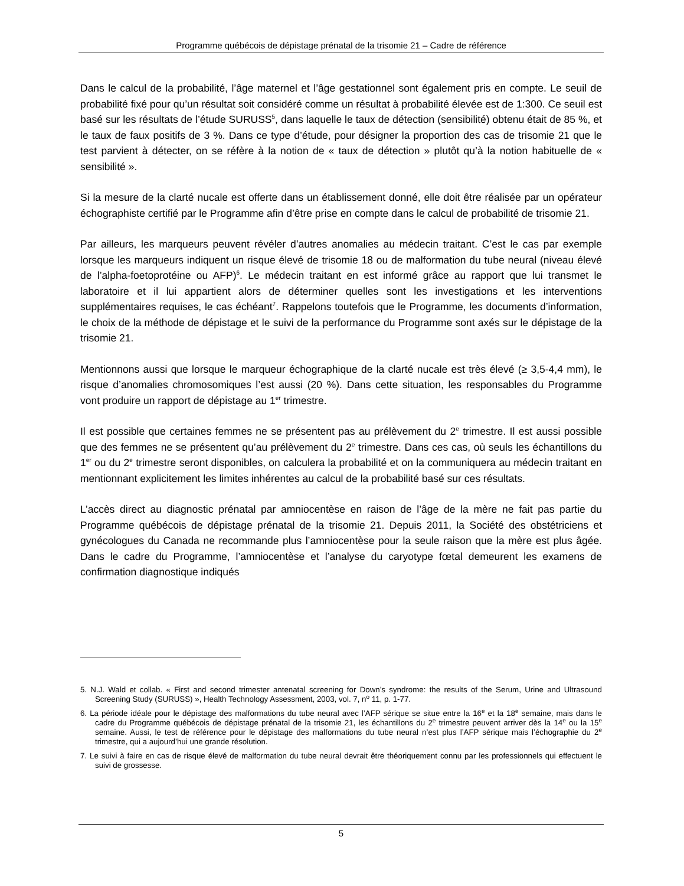Programme québécois de dépistage prénatal de la trisomie 21 – Cadre de référence
Dans le calcul de la probabilité, l’âge maternel et l’âge gestationnel sont également pris en compte. Le seuil de probabilité fixé pour qu’un résultat soit considéré comme un résultat à probabilité élevée est de 1:300. Ce seuil est basé sur les résultats de l’étude SURUSS<sup>5</sup>, dans laquelle le taux de détection (sensibilité) obtenu était de 85 %, et le taux de faux positifs de 3 %. Dans ce type d’étude, pour désigner la proportion des cas de trisomie 21 que le test parvient à détecter, on se réfère à la notion de « taux de détection » plutôt qu’à la notion habituelle de « sensibilité ».
Si la mesure de la clarté nucale est offerte dans un établissement donné, elle doit être réalisée par un opérateur échographiste certifié par le Programme afin d’être prise en compte dans le calcul de probabilité de trisomie 21.
Par ailleurs, les marqueurs peuvent révéler d’autres anomalies au médecin traitant. C’est le cas par exemple lorsque les marqueurs indiquent un risque élevé de trisomie 18 ou de malformation du tube neural (niveau élevé de l’alpha-foetoprotéine ou AFP)<sup>6</sup>. Le médecin traitant en est informé grâce au rapport que lui transmet le laboratoire et il lui appartient alors de déterminer quelles sont les investigations et les interventions supplémentaires requises, le cas échéant<sup>7</sup>. Rappelons toutefois que le Programme, les documents d’information, le choix de la méthode de dépistage et le suivi de la performance du Programme sont axés sur le dépistage de la trisomie 21.
Mentionnons aussi que lorsque le marqueur échographique de la clarté nucale est très élevé (≥ 3,5-4,4 mm), le risque d’anomalies chromosomiques l’est aussi (20 %). Dans cette situation, les responsables du Programme vont produire un rapport de dépistage au 1<sup>er</sup> trimestre.
Il est possible que certaines femmes ne se présentent pas au prélèvement du 2<sup>e</sup> trimestre. Il est aussi possible que des femmes ne se présentent qu’au prélèvement du 2<sup>e</sup> trimestre. Dans ces cas, où seuls les échantillons du 1<sup>er</sup> ou du 2<sup>e</sup> trimestre seront disponibles, on calculera la probabilité et on la communiquera au médecin traitant en mentionnant explicitement les limites inhérentes au calcul de la probabilité basé sur ces résultats.
L’accès direct au diagnostic prénatal par amniocentèse en raison de l’âge de la mère ne fait pas partie du Programme québécois de dépistage prénatal de la trisomie 21. Depuis 2011, la Société des obstétriciens et gynécologues du Canada ne recommande plus l’amniocentèse pour la seule raison que la mère est plus âgée. Dans le cadre du Programme, l’amniocentèse et l’analyse du caryotype fœtal demeurent les examens de confirmation diagnostique indiqués
5. N.J. Wald et collab. « First and second trimester antenatal screening for Down’s syndrome: the results of the Serum, Urine and Ultrasound Screening Study (SURUSS) », Health Technology Assessment, 2003, vol. 7, n<sup>o</sup> 11, p. 1-77.
6. La période idéale pour le dépistage des malformations du tube neural avec l’AFP sérique se situe entre la 16<sup>e</sup> et la 18<sup>e</sup> semaine, mais dans le cadre du Programme québécois de dépistage prénatal de la trisomie 21, les échantillons du 2<sup>e</sup> trimestre peuvent arriver dès la 14<sup>e</sup> ou la 15<sup>e</sup> semaine. Aussi, le test de référence pour le dépistage des malformations du tube neural n’est plus l’AFP sérique mais l’échographie du 2<sup>e</sup> trimestre, qui a aujourd’hui une grande résolution.
7. Le suivi à faire en cas de risque élevé de malformation du tube neural devrait être théoriquement connu par les professionnels qui effectuent le suivi de grossesse.
5